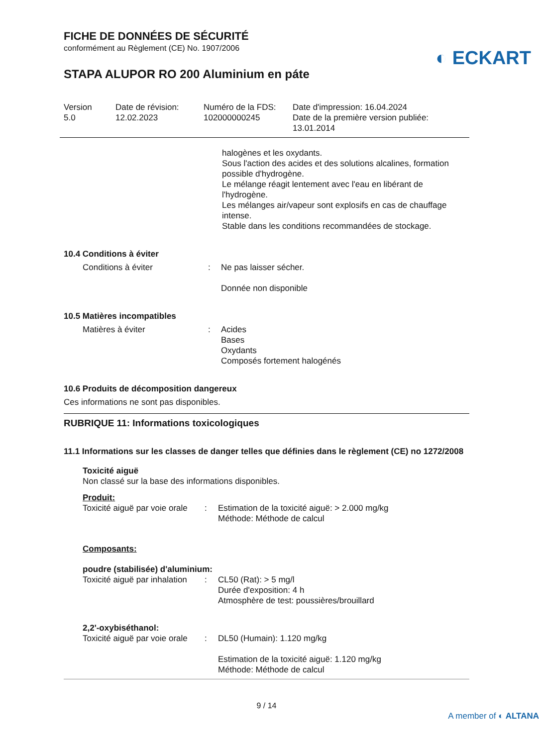FICHE DE DONNÉES DE SÉCURITÉ
conformément au Règlement (CE) No. 1907/2006
◐ ECKART
STAPA ALUPOR RO 200 Aluminium en páte
Version
5.0
Date de révision:
12.02.2023
Numéro de la FDS:
102000000245
Date d'impression: 16.04.2024
Date de la première version publiée:
13.01.2014
halogènes et les oxydants.
Sous l'action des acides et des solutions alcalines, formation possible d'hydrogène.
Le mélange réagit lentement avec l'eau en libérant de l'hydrogène.
Les mélanges air/vapeur sont explosifs en cas de chauffage intense.
Stable dans les conditions recommandées de stockage.
10.4 Conditions à éviter
Conditions à éviter
:
Ne pas laisser sécher.
Donnée non disponible
10.5 Matières incompatibles
Matières à éviter
:
Acides
Bases
Oxydants
Composés fortement halogénés
10.6 Produits de décomposition dangereux
Ces informations ne sont pas disponibles.
RUBRIQUE 11: Informations toxicologiques
11.1 Informations sur les classes de danger telles que définies dans le règlement (CE) no 1272/2008
Toxicité aiguë
Non classé sur la base des informations disponibles.
Produit:
Toxicité aiguë par voie orale
:
Estimation de la toxicité aiguë: > 2.000 mg/kg
Méthode: Méthode de calcul
Composants:
poudre (stabilisée) d'aluminium:
Toxicité aiguë par inhalation
:
CL50 (Rat): > 5 mg/l
Durée d'exposition: 4 h
Atmosphère de test: poussières/brouillard
2,2'-oxybiséthanol:
Toxicité aiguë par voie orale
:
DL50 (Humain): 1.120 mg/kg
Estimation de la toxicité aiguë: 1.120 mg/kg
Méthode: Méthode de calcul
9 / 14
A member of ◐ ALTANA